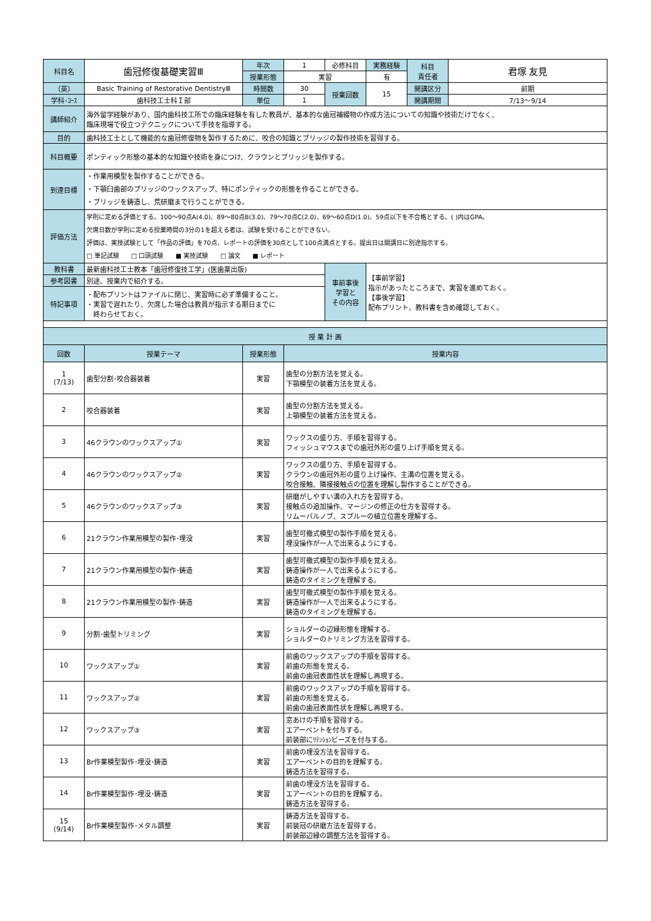| 科目名 | 歯冠修復基礎実習Ⅲ | 年次 | 1 | 必修科目 | 実務経験 | 科目 責任者 | 君塚 友見 |
| | | 授業形態 | 実習 | | 有 | | |
| （英） | Basic Training of Restorative DentistryⅢ | 時間数 | 30 | 授業回数 | 15 | 開講区分 | 前期 |
| 学科･ｺｰｽ | 歯科技工士科Ｉ部 | 単位 | 1 | | | 開講期間 | 7/13〜9/14 |
| 講師紹介 | 海外留学経験があり、国内歯科技工所での臨床経験を有した教員が、基本的な歯冠補綴物の作成方法についての知識や技術だけでなく、 臨床現場で役立つテクニックについて手技を指導する。 | | | | | | |
| 目的 | 歯科技工士として機能的な歯冠修復物を製作するために、咬合の知識とブリッジの製作技術を習得する。 | | | | | | |
| 科目概要 | ポンティック形態の基本的な知識や技術を身につけ、クラウンとブリッジを製作する。 | | | | | | |
| 到達目標 | ・作業用模型を製作することができる。 ・下顎臼歯部のブリッジのワックスアップ、特にポンティックの形態を作ることができる。 ・ブリッジを鋳造し、荒研磨まで行うことができる。 | | | | | | |
| 評価方法 | 学則に定める評価とする。100〜90点A(4.0)、89〜80点B(3.0)、79〜70点C(2.0)、69〜60点D(1.0)、59点以下を不合格とする。( )内はGPA。 欠席日数が学則に定める授業時間の3分の1を超える者は、試験を受けることができない。 評価は、実技試験として「作品の評価」を70点、レポートの評価を30点として100点満点とする。提出日は開講日に別途指示する。 □ 筆記試験 □ 口頭試験 ■ 実技試験 □ 論文 ■ レポート | | | | | | |
| 教科書 | 最新歯科技工士教本「歯冠修復技工学」(医歯薬出版) | | | 事前事後 学習と その内容 | 【事前学習】 指示があったところまで、実習を進めておく。 【事後学習】 配布プリント、教科書を含め確認しておく。 | | |
| 参考図書 | 別途、授業内で紹介する。 | | | | | | |
| 特記事項 | ・配布プリントはファイルに閉じ、実習時に必ず準備すること。 ・実習で遅れたり、欠席した場合は教員が指示する期日までに 終わらせておく。 | | | | | | |
| 授 業 計 画 | | | |
| --- | --- | --- | --- |
| 回数 | 授業テーマ | 授業形態 | 授業内容 |
| 1 (7/13) | 歯型分割･咬合器装着 | 実習 | 歯型の分割方法を覚える。 下顎模型の装着方法を覚える。 |
| 2 | 咬合器装着 | 実習 | 歯型の分割方法を覚える。 上顎模型の装着方法を覚える。 |
| 3 | 46クラウンのワックスアップ① | 実習 | ワックスの盛り方、手順を習得する。 フィッシュマウスまでの歯冠外形の盛り上げ手順を覚える。 |
| 4 | 46クラウンのワックスアップ② | 実習 | ワックスの盛り方、手順を習得する。 クラウンの歯冠外形の盛り上げ操作、主溝の位置を覚える。 咬合接触、隣接接触点の位置を理解し製作することができる。 |
| 5 | 46クラウンのワックスアップ③ | 実習 | 研磨がしやすい溝の入れ方を習得する。 接触点の追加操作、マージンの修正の仕方を習得する。 リムーバルノブ、スプルーの植立位置を理解する。 |
| 6 | 21クラウン作業用模型の製作･埋没 | 実習 | 歯型可撤式模型の製作手順を覚える。 埋没操作が一人で出来るようにする。 |
| 7 | 21クラウン作業用模型の製作･鋳造 | 実習 | 歯型可撤式模型の製作手順を覚える。 鋳造操作が一人で出来るようにする。 鋳造のタイミングを理解する。 |
| 8 | 21クラウン作業用模型の製作･鋳造 | 実習 | 歯型可撤式模型の製作手順を覚える。 鋳造操作が一人で出来るようにする。 鋳造のタイミングを理解する。 |
| 9 | 分割･歯型トリミング | 実習 | ショルダーの辺縁形態を理解する。 ショルダーのトリミング方法を習得する。 |
| 10 | ワックスアップ① | 実習 | 前歯のワックスアップの手順を習得する。 前歯の形態を覚える。 前歯の歯冠表面性状を理解し再現する。 |
| 11 | ワックスアップ② | 実習 | 前歯のワックスアップの手順を習得する。 前歯の形態を覚える。 前歯の歯冠表面性状を理解し再現する。 |
| 12 | ワックスアップ③ | 実習 | 窓あけの手順を習得する。 エアーベントを付与する。 前装部にﾘﾃﾝｼｮﾝビーズを付与する。 |
| 13 | Br作業模型製作･埋没･鋳造 | 実習 | 前歯の埋没方法を習得する。 エアーベントの目的を理解する。 鋳造方法を習得する。 |
| 14 | Br作業模型製作･埋没･鋳造 | 実習 | 前歯の埋没方法を習得する。 エアーベントの目的を理解する。 鋳造方法を習得する。 |
| 15 (9/14) | Br作業模型製作･メタル調整 | 実習 | 鋳造方法を習得する。 前装冠の研磨方法を習得する。 前装部辺縁の調整方法を習得する。 |